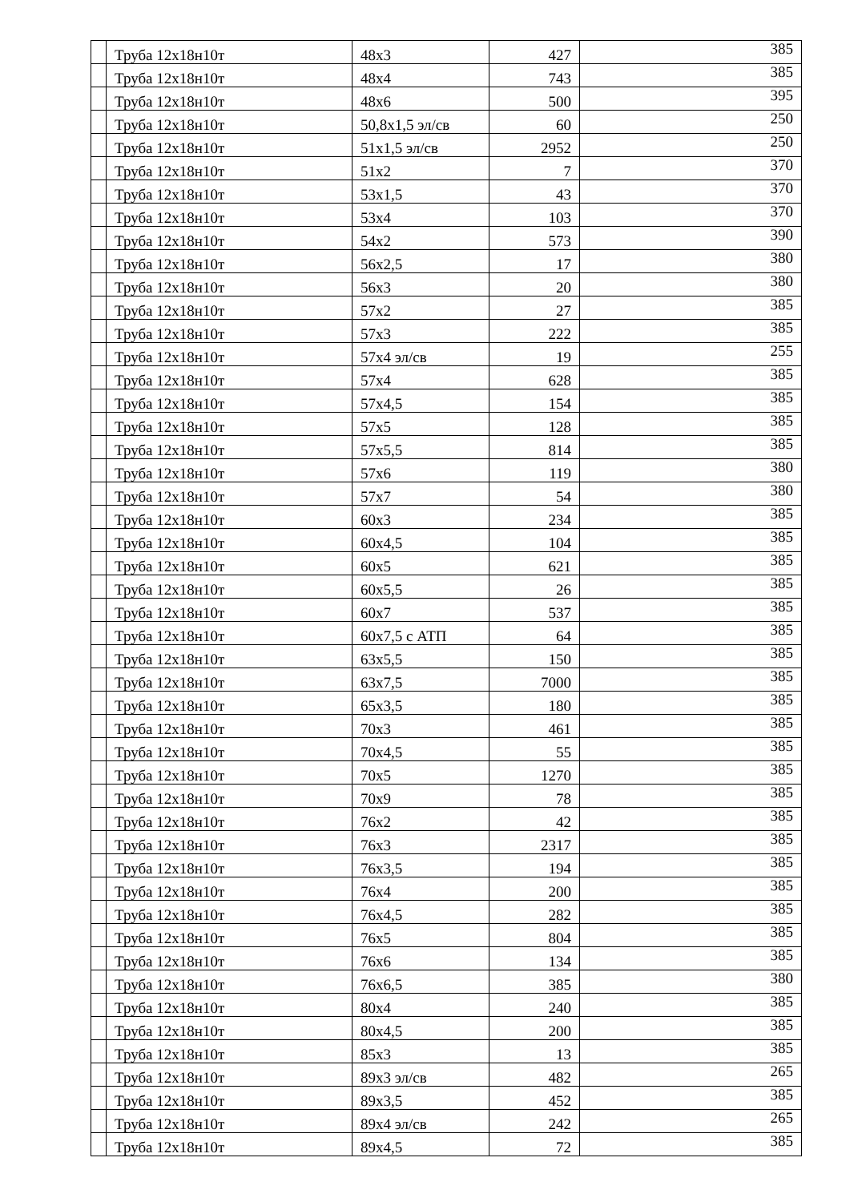| | Труба 12х18н10т | 48х3 | 427 | 385 |
| | Труба 12х18н10т | 48х4 | 743 | 385 |
| | Труба 12х18н10т | 48х6 | 500 | 395 |
| | Труба 12х18н10т | 50,8х1,5 эл/св | 60 | 250 |
| | Труба 12х18н10т | 51х1,5 эл/св | 2952 | 250 |
| | Труба 12х18н10т | 51х2 | 7 | 370 |
| | Труба 12х18н10т | 53х1,5 | 43 | 370 |
| | Труба 12х18н10т | 53х4 | 103 | 370 |
| | Труба 12х18н10т | 54х2 | 573 | 390 |
| | Труба 12х18н10т | 56х2,5 | 17 | 380 |
| | Труба 12х18н10т | 56х3 | 20 | 380 |
| | Труба 12х18н10т | 57х2 | 27 | 385 |
| | Труба 12х18н10т | 57х3 | 222 | 385 |
| | Труба 12х18н10т | 57х4 эл/св | 19 | 255 |
| | Труба 12х18н10т | 57х4 | 628 | 385 |
| | Труба 12х18н10т | 57х4,5 | 154 | 385 |
| | Труба 12х18н10т | 57х5 | 128 | 385 |
| | Труба 12х18н10т | 57х5,5 | 814 | 385 |
| | Труба 12х18н10т | 57х6 | 119 | 380 |
| | Труба 12х18н10т | 57х7 | 54 | 380 |
| | Труба 12х18н10т | 60х3 | 234 | 385 |
| | Труба 12х18н10т | 60х4,5 | 104 | 385 |
| | Труба 12х18н10т | 60х5 | 621 | 385 |
| | Труба 12х18н10т | 60х5,5 | 26 | 385 |
| | Труба 12х18н10т | 60х7 | 537 | 385 |
| | Труба 12х18н10т | 60х7,5 с АТП | 64 | 385 |
| | Труба 12х18н10т | 63х5,5 | 150 | 385 |
| | Труба 12х18н10т | 63х7,5 | 7000 | 385 |
| | Труба 12х18н10т | 65х3,5 | 180 | 385 |
| | Труба 12х18н10т | 70х3 | 461 | 385 |
| | Труба 12х18н10т | 70х4,5 | 55 | 385 |
| | Труба 12х18н10т | 70х5 | 1270 | 385 |
| | Труба 12х18н10т | 70х9 | 78 | 385 |
| | Труба 12х18н10т | 76х2 | 42 | 385 |
| | Труба 12х18н10т | 76х3 | 2317 | 385 |
| | Труба 12х18н10т | 76х3,5 | 194 | 385 |
| | Труба 12х18н10т | 76х4 | 200 | 385 |
| | Труба 12х18н10т | 76х4,5 | 282 | 385 |
| | Труба 12х18н10т | 76х5 | 804 | 385 |
| | Труба 12х18н10т | 76х6 | 134 | 385 |
| | Труба 12х18н10т | 76х6,5 | 385 | 380 |
| | Труба 12х18н10т | 80х4 | 240 | 385 |
| | Труба 12х18н10т | 80х4,5 | 200 | 385 |
| | Труба 12х18н10т | 85х3 | 13 | 385 |
| | Труба 12х18н10т | 89х3 эл/св | 482 | 265 |
| | Труба 12х18н10т | 89х3,5 | 452 | 385 |
| | Труба 12х18н10т | 89х4 эл/св | 242 | 265 |
| | Труба 12х18н10т | 89х4,5 | 72 | 385 |